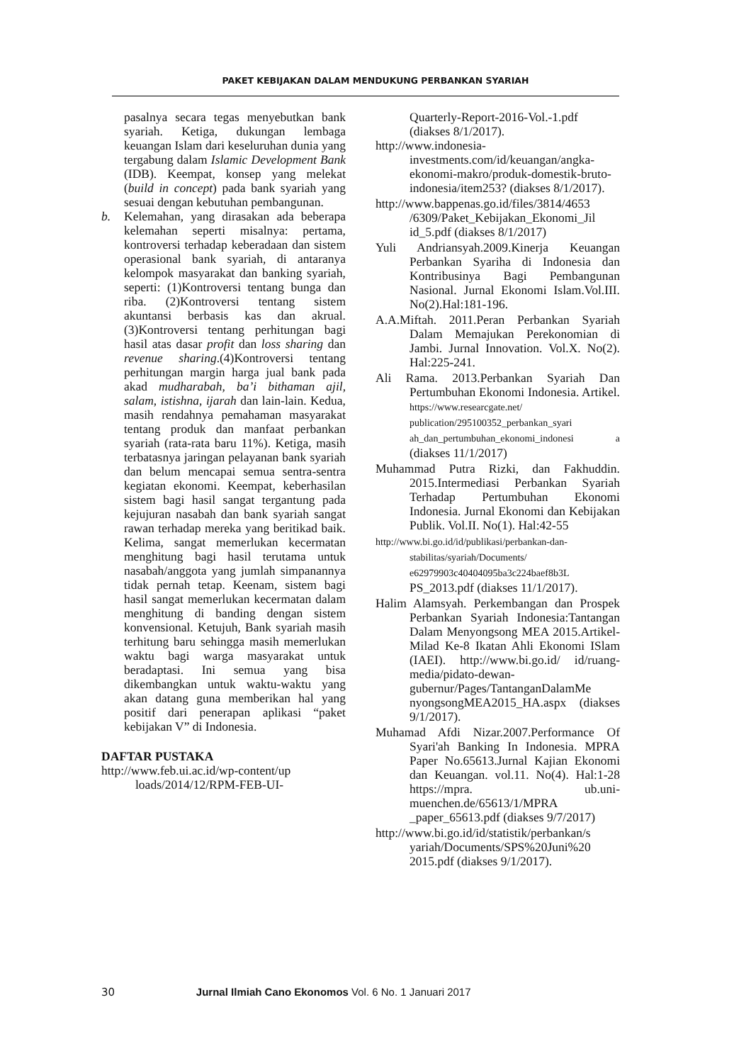PAKET KEBIJAKAN DALAM MENDUKUNG PERBANKAN SYARIAH
pasalnya secara tegas menyebutkan bank syariah. Ketiga, dukungan lembaga keuangan Islam dari keseluruhan dunia yang tergabung dalam Islamic Development Bank (IDB). Keempat, konsep yang melekat (build in concept) pada bank syariah yang sesuai dengan kebutuhan pembangunan.
b. Kelemahan, yang dirasakan ada beberapa kelemahan seperti misalnya: pertama, kontroversi terhadap keberadaan dan sistem operasional bank syariah, di antaranya kelompok masyarakat dan banking syariah, seperti: (1)Kontroversi tentang bunga dan riba. (2)Kontroversi tentang sistem akuntansi berbasis kas dan akrual.(3)Kontroversi tentang perhitungan bagi hasil atas dasar profit dan loss sharing dan revenue sharing.(4)Kontroversi tentang perhitungan margin harga jual bank pada akad mudharabah, ba’i bithaman ajil, salam, istishna, ijarah dan lain-lain. Kedua, masih rendahnya pemahaman masyarakat tentang produk dan manfaat perbankan syariah (rata-rata baru 11%). Ketiga, masih terbatasnya jaringan pelayanan bank syariah dan belum mencapai semua sentra-sentra kegiatan ekonomi. Keempat, keberhasilan sistem bagi hasil sangat tergantung pada kejujuran nasabah dan bank syariah sangat rawan terhadap mereka yang beritikad baik. Kelima, sangat memerlukan kecermatan menghitung bagi hasil terutama untuk nasabah/anggota yang jumlah simpanannya tidak pernah tetap. Keenam, sistem bagi hasil sangat memerlukan kecermatan dalam menghitung di banding dengan sistem konvensional. Ketujuh, Bank syariah masih terhitung baru sehingga masih memerlukan waktu bagi warga masyarakat untuk beradaptasi. Ini semua yang bisa dikembangkan untuk waktu-waktu yang akan datang guna memberikan hal yang positif dari penerapan aplikasi “paket kebijakan V” di Indonesia.
DAFTAR PUSTAKA
http://www.feb.ui.ac.id/wp-content/up loads/2014/12/RPM-FEB-UI-
Quarterly-Report-2016-Vol.-1.pdf (diakses 8/1/2017).
http://www.indonesia-investments.com/id/keuangan/angka-ekonomi-makro/produk-domestik-bruto-indonesia/item253? (diakses 8/1/2017).
http://www.bappenas.go.id/files/3814/4653 /6309/Paket_Kebijakan_Ekonomi_Jil id_5.pdf (diakses 8/1/2017)
Yuli Andriansyah.2009.Kinerja Keuangan Perbankan Syariha di Indonesia dan Kontribusinya Bagi Pembangunan Nasional. Jurnal Ekonomi Islam.Vol.III. No(2).Hal:181-196.
A.A.Miftah. 2011.Peran Perbankan Syariah Dalam Memajukan Perekonomian di Jambi. Jurnal Innovation. Vol.X. No(2). Hal:225-241.
Ali Rama. 2013.Perbankan Syariah Dan Pertumbuhan Ekonomi Indonesia. Artikel. https://www.researcgate.net/ publication/295100352_perbankan_syari ah_dan_pertumbuhan_ekonomi_indonesi a (diakses 11/1/2017)
Muhammad Putra Rizki, dan Fakhuddin. 2015.Intermediasi Perbankan Syariah Terhadap Pertumbuhan Ekonomi Indonesia. Jurnal Ekonomi dan Kebijakan Publik. Vol.II. No(1). Hal:42-55
http://www.bi.go.id/id/publikasi/perbankan-dan-stabilitas/syariah/Documents/ e62979903c40404095ba3c224baef8b3L PS_2013.pdf (diakses 11/1/2017).
Halim Alamsyah. Perkembangan dan Prospek Perbankan Syariah Indonesia:Tantangan Dalam Menyongsong MEA 2015.Artikel-Milad Ke-8 Ikatan Ahli Ekonomi ISlam (IAEI). http://www.bi.go.id/ id/ruang-media/pidato-dewan-gubernur/Pages/TantanganDalamMe nyongsongMEA2015_HA.aspx (diakses 9/1/2017).
Muhamad Afdi Nizar.2007.Performance Of Syari'ah Banking In Indonesia. MPRA Paper No.65613.Jurnal Kajian Ekonomi dan Keuangan. vol.11. No(4). Hal:1-28 https://mpra. ub.uni-muenchen.de/65613/1/MPRA _paper_65613.pdf (diakses 9/7/2017)
http://www.bi.go.id/id/statistik/perbankan/s yariah/Documents/SPS%20Juni%20 2015.pdf (diakses 9/1/2017).
30 Jurnal Ilmiah Cano Ekonomos Vol. 6 No. 1 Januari 2017